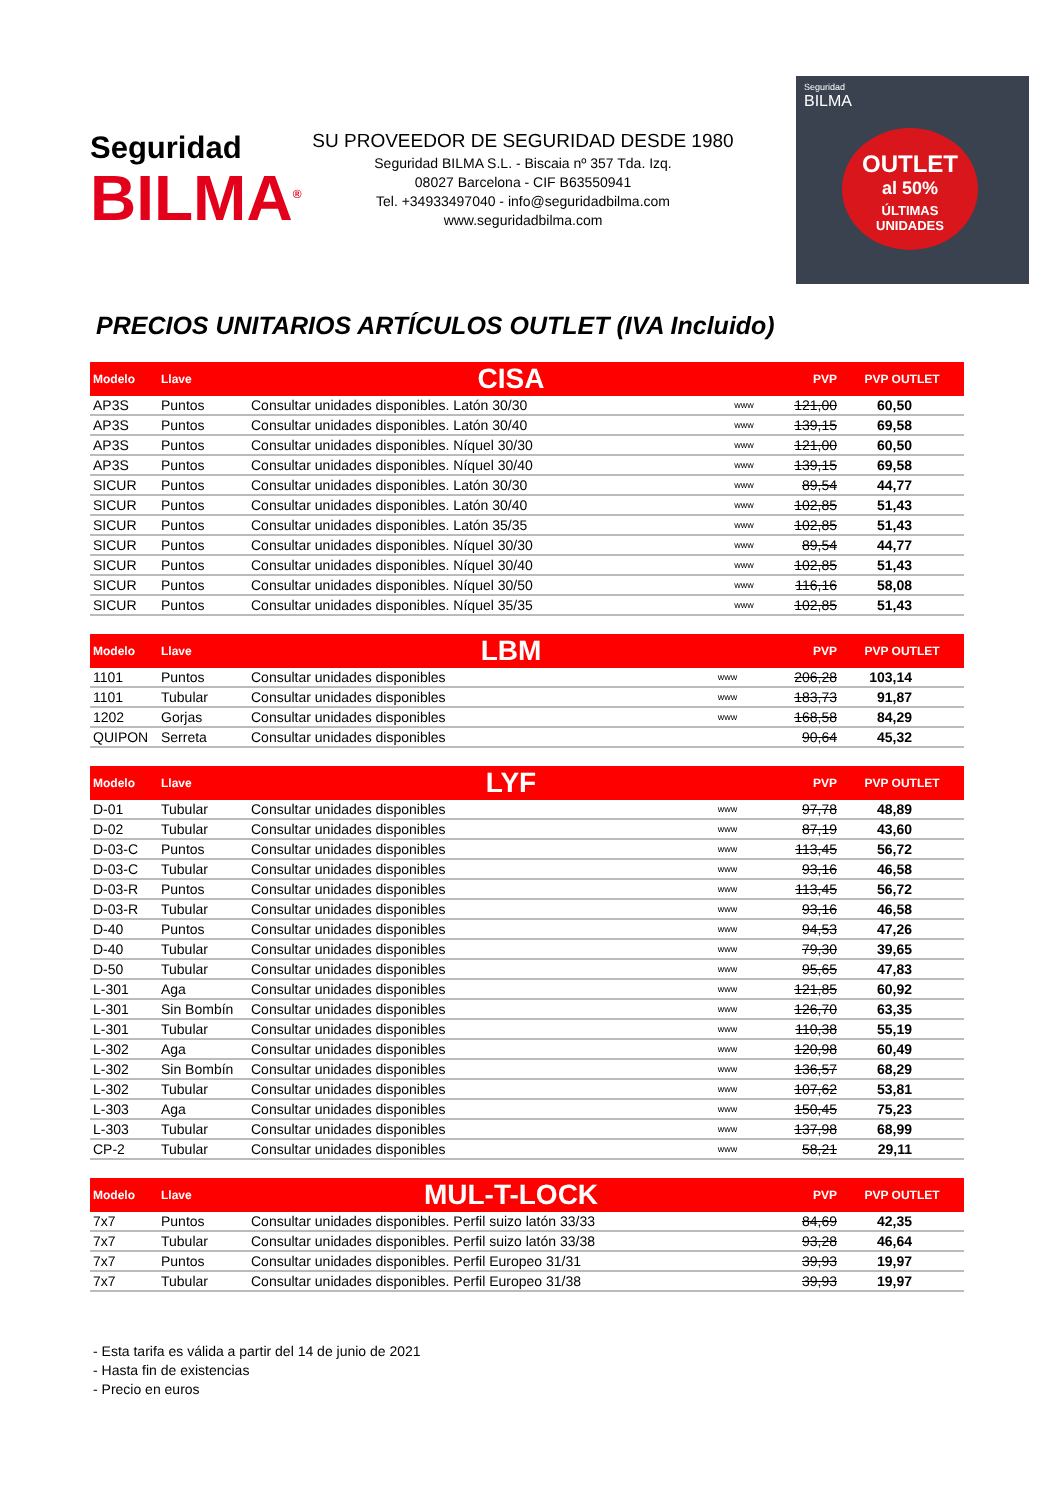Seguridad
BILMA<sup>®</sup>
SU PROVEEDOR DE SEGURIDAD DESDE 1980
Seguridad BILMA S.L. - Biscaia nº 357 Tda. Izq.
08027 Barcelona - CIF B63550941
Tel. +34933497040 - info@seguridadbilma.com
www.seguridadbilma.com
Seguridad
BILMA
OUTLET
al 50%
ÚLTIMAS
UNIDADES
PRECIOS UNITARIOS ARTÍCULOS OUTLET (IVA Incluido)
| Modelo | Llave | CISA | | PVP | PVP OUTLET |
| --- | --- | --- | --- | --- | --- |
| AP3S | Puntos | Consultar unidades disponibles. Latón 30/30 | www | 121,00 | 60,50 |
| AP3S | Puntos | Consultar unidades disponibles. Latón 30/40 | www | 139,15 | 69,58 |
| AP3S | Puntos | Consultar unidades disponibles. Níquel 30/30 | www | 121,00 | 60,50 |
| AP3S | Puntos | Consultar unidades disponibles. Níquel 30/40 | www | 139,15 | 69,58 |
| SICUR | Puntos | Consultar unidades disponibles. Latón 30/30 | www | 89,54 | 44,77 |
| SICUR | Puntos | Consultar unidades disponibles. Latón 30/40 | www | 102,85 | 51,43 |
| SICUR | Puntos | Consultar unidades disponibles. Latón 35/35 | www | 102,85 | 51,43 |
| SICUR | Puntos | Consultar unidades disponibles. Níquel 30/30 | www | 89,54 | 44,77 |
| SICUR | Puntos | Consultar unidades disponibles. Níquel 30/40 | www | 102,85 | 51,43 |
| SICUR | Puntos | Consultar unidades disponibles. Níquel 30/50 | www | 116,16 | 58,08 |
| SICUR | Puntos | Consultar unidades disponibles. Níquel 35/35 | www | 102,85 | 51,43 |
| Modelo | Llave | LBM | | PVP | PVP OUTLET |
| --- | --- | --- | --- | --- | --- |
| 1101 | Puntos | Consultar unidades disponibles | www | 206,28 | 103,14 |
| 1101 | Tubular | Consultar unidades disponibles | www | 183,73 | 91,87 |
| 1202 | Gorjas | Consultar unidades disponibles | www | 168,58 | 84,29 |
| QUIPON | Serreta | Consultar unidades disponibles | | 90,64 | 45,32 |
| Modelo | Llave | LYF | | PVP | PVP OUTLET |
| --- | --- | --- | --- | --- | --- |
| D-01 | Tubular | Consultar unidades disponibles | www | 97,78 | 48,89 |
| D-02 | Tubular | Consultar unidades disponibles | www | 87,19 | 43,60 |
| D-03-C | Puntos | Consultar unidades disponibles | www | 113,45 | 56,72 |
| D-03-C | Tubular | Consultar unidades disponibles | www | 93,16 | 46,58 |
| D-03-R | Puntos | Consultar unidades disponibles | www | 113,45 | 56,72 |
| D-03-R | Tubular | Consultar unidades disponibles | www | 93,16 | 46,58 |
| D-40 | Puntos | Consultar unidades disponibles | www | 94,53 | 47,26 |
| D-40 | Tubular | Consultar unidades disponibles | www | 79,30 | 39,65 |
| D-50 | Tubular | Consultar unidades disponibles | www | 95,65 | 47,83 |
| L-301 | Aga | Consultar unidades disponibles | www | 121,85 | 60,92 |
| L-301 | Sin Bombín | Consultar unidades disponibles | www | 126,70 | 63,35 |
| L-301 | Tubular | Consultar unidades disponibles | www | 110,38 | 55,19 |
| L-302 | Aga | Consultar unidades disponibles | www | 120,98 | 60,49 |
| L-302 | Sin Bombín | Consultar unidades disponibles | www | 136,57 | 68,29 |
| L-302 | Tubular | Consultar unidades disponibles | www | 107,62 | 53,81 |
| L-303 | Aga | Consultar unidades disponibles | www | 150,45 | 75,23 |
| L-303 | Tubular | Consultar unidades disponibles | www | 137,98 | 68,99 |
| CP-2 | Tubular | Consultar unidades disponibles | www | 58,21 | 29,11 |
| Modelo | Llave | MUL-T-LOCK | | PVP | PVP OUTLET |
| --- | --- | --- | --- | --- | --- |
| 7x7 | Puntos | Consultar unidades disponibles. Perfil suizo latón 33/33 | | 84,69 | 42,35 |
| 7x7 | Tubular | Consultar unidades disponibles. Perfil suizo latón 33/38 | | 93,28 | 46,64 |
| 7x7 | Puntos | Consultar unidades disponibles. Perfil Europeo 31/31 | | 39,93 | 19,97 |
| 7x7 | Tubular | Consultar unidades disponibles. Perfil Europeo 31/38 | | 39,93 | 19,97 |
- Esta tarifa es válida a partir del 14 de junio de 2021
- Hasta fin de existencias
- Precio en euros